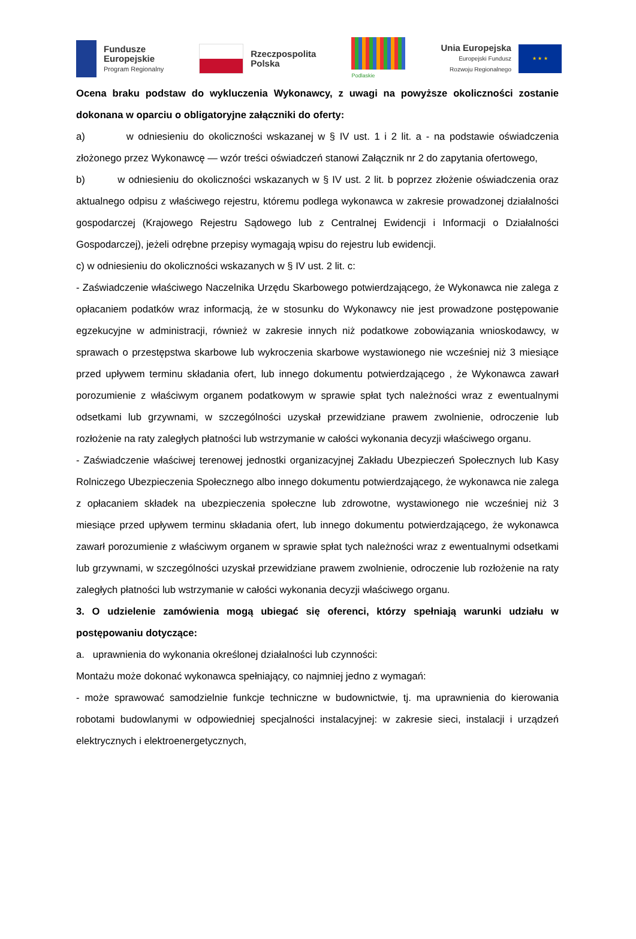Fundusze
Europejskie
Program Regionalny
Rzeczpospolita
Polska
Podlaskie
Unia Europejska
Europejski Fundusz
Rozwoju Regionalnego
★ ★ ★
Ocena braku podstaw do wykluczenia Wykonawcy, z uwagi na powyższe okoliczności zostanie dokonana w oparciu o obligatoryjne załączniki do oferty:
a) w odniesieniu do okoliczności wskazanej w § IV ust. 1 i 2 lit. a - na podstawie oświadczenia złożonego przez Wykonawcę — wzór treści oświadczeń stanowi Załącznik nr 2 do zapytania ofertowego,
b) w odniesieniu do okoliczności wskazanych w § IV ust. 2 lit. b poprzez złożenie oświadczenia oraz aktualnego odpisu z właściwego rejestru, któremu podlega wykonawca w zakresie prowadzonej działalności gospodarczej (Krajowego Rejestru Sądowego lub z Centralnej Ewidencji i Informacji o Działalności Gospodarczej), jeżeli odrębne przepisy wymagają wpisu do rejestru lub ewidencji.
c) w odniesieniu do okoliczności wskazanych w § IV ust. 2 lit. c:
- Zaświadczenie właściwego Naczelnika Urzędu Skarbowego potwierdzającego, że Wykonawca nie zalega z opłacaniem podatków wraz informacją, że w stosunku do Wykonawcy nie jest prowadzone postępowanie egzekucyjne w administracji, również w zakresie innych niż podatkowe zobowiązania wnioskodawcy, w sprawach o przestępstwa skarbowe lub wykroczenia skarbowe wystawionego nie wcześniej niż 3 miesiące przed upływem terminu składania ofert, lub innego dokumentu potwierdzającego , że Wykonawca zawarł porozumienie z właściwym organem podatkowym w sprawie spłat tych należności wraz z ewentualnymi odsetkami lub grzywnami, w szczególności uzyskał przewidziane prawem zwolnienie, odroczenie lub rozłożenie na raty zaległych płatności lub wstrzymanie w całości wykonania decyzji właściwego organu.
- Zaświadczenie właściwej terenowej jednostki organizacyjnej Zakładu Ubezpieczeń Społecznych lub Kasy Rolniczego Ubezpieczenia Społecznego albo innego dokumentu potwierdzającego, że wykonawca nie zalega z opłacaniem składek na ubezpieczenia społeczne lub zdrowotne, wystawionego nie wcześniej niż 3 miesiące przed upływem terminu składania ofert, lub innego dokumentu potwierdzającego, że wykonawca zawarł porozumienie z właściwym organem w sprawie spłat tych należności wraz z ewentualnymi odsetkami lub grzywnami, w szczególności uzyskał przewidziane prawem zwolnienie, odroczenie lub rozłożenie na raty zaległych płatności lub wstrzymanie w całości wykonania decyzji właściwego organu.
3. O udzielenie zamówienia mogą ubiegać się oferenci, którzy spełniają warunki udziału w postępowaniu dotyczące:
a. uprawnienia do wykonania określonej działalności lub czynności:
Montażu może dokonać wykonawca spełniający, co najmniej jedno z wymagań:
- może sprawować samodzielnie funkcje techniczne w budownictwie, tj. ma uprawnienia do kierowania robotami budowlanymi w odpowiedniej specjalności instalacyjnej: w zakresie sieci, instalacji i urządzeń elektrycznych i elektroenergetycznych,